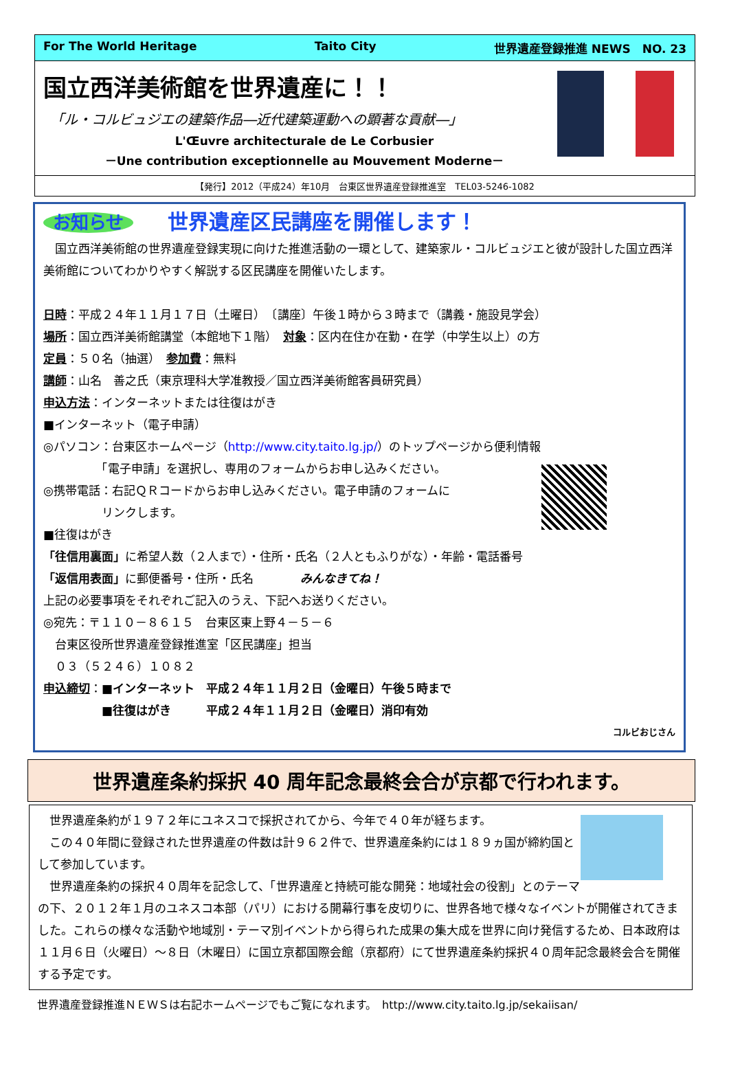For The World Heritage Taito City 世界遺産登録推進 NEWS　NO. 23
国立西洋美術館を世界遺産に！！
「ル・コルビュジエの建築作品―近代建築運動への顕著な貢献―」
L'Œuvre architecturale de Le Corbusier
－Une contribution exceptionnelle au Mouvement Moderne－
【発行】2012（平成24）年10月　台東区世界遺産登録推進室　TEL03-5246-1082
お知らせ 世界遺産区民講座を開催します！
　国立西洋美術館の世界遺産登録実現に向けた推進活動の一環として、建築家ル・コルビュジエと彼が設計した国立西洋美術館についてわかりやすく解説する区民講座を開催いたします。
日時：平成２４年１１月１７日（土曜日）　〔講座〕午後１時から３時まで（講義・施設見学会）
場所：国立西洋美術館講堂（本館地下１階）　対象：区内在住か在勤・在学（中学生以上）の方
定員：５０名（抽選）　参加費：無料
講師：山名　善之氏（東京理科大学准教授／国立西洋美術館客員研究員）
申込方法：インターネットまたは往復はがき
■インターネット（電子申請）
◎パソコン：台東区ホームページ（http://www.city.taito.lg.jp/）のトップページから便利情報
　　　　　「電子申請」を選択し、専用のフォームからお申し込みください。
◎携帯電話：右記ＱＲコードからお申し込みください。電子申請のフォームに
　　　　　リンクします。
■往復はがき
「往信用裏面」に希望人数（２人まで）・住所・氏名（２人ともふりがな）・年齢・電話番号
「返信用表面」に郵便番号・住所・氏名　　　　みんなきてね！
上記の必要事項をそれぞれご記入のうえ、下記へお送りください。
◎宛先：〒１１０－８６１５　台東区東上野４－５－６
　台東区役所世界遺産登録推進室「区民講座」担当
　０３（５２４６）１０８２
申込締切：■インターネット　平成２４年１１月２日（金曜日）午後５時まで
　　　　　■往復はがき　　　平成２４年１１月２日（金曜日）消印有効
コルビおじさん
世界遺産条約採択 40 周年記念最終会合が京都で行われます。
　世界遺産条約が１９７２年にユネスコで採択されてから、今年で４０年が経ちます。
　この４０年間に登録された世界遺産の件数は計９６２件で、世界遺産条約には１８９ヵ国が締約国として参加しています。
　世界遺産条約の採択４０周年を記念して、「世界遺産と持続可能な開発：地域社会の役割」とのテーマの下、２０１２年１月のユネスコ本部（パリ）における開幕行事を皮切りに、世界各地で様々なイベントが開催されてきました。これらの様々な活動や地域別・テーマ別イベントから得られた成果の集大成を世界に向け発信するため、日本政府は１１月６日（火曜日）～８日（木曜日）に国立京都国際会館（京都府）にて世界遺産条約採択４０周年記念最終会合を開催する予定です。
世界遺産登録推進ＮＥＷＳは右記ホームページでもご覧になれます。　http://www.city.taito.lg.jp/sekaiisan/